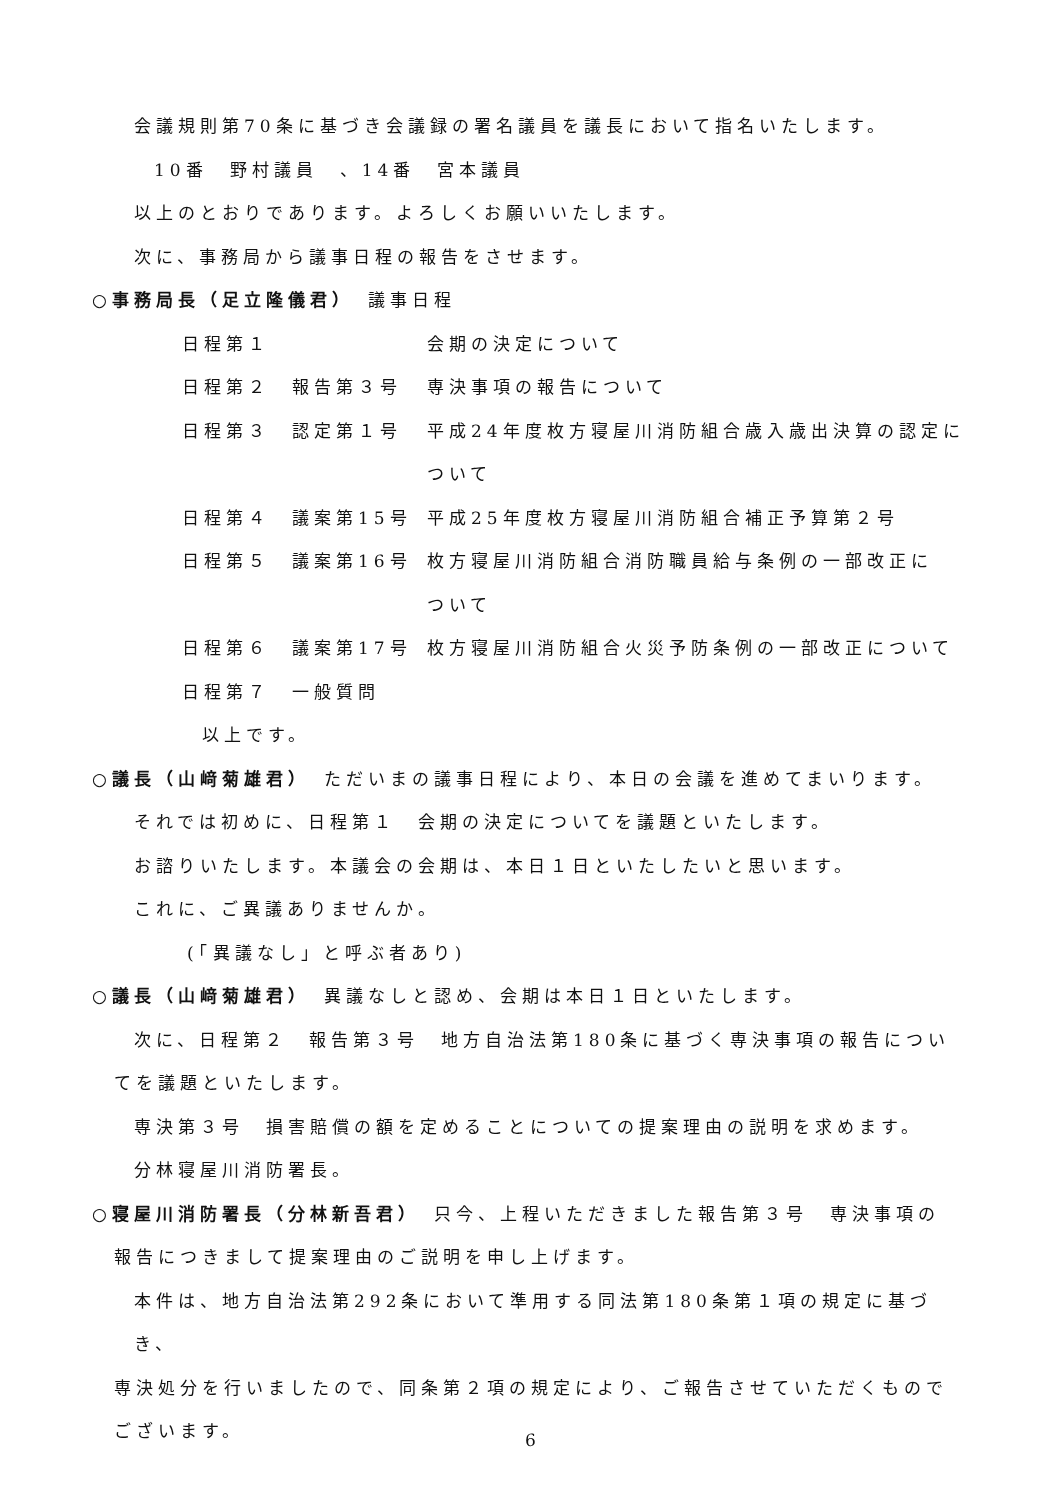会議規則第70条に基づき会議録の署名議員を議長において指名いたします。
10番　野村議員　、14番　宮本議員
以上のとおりであります。よろしくお願いいたします。
次に、事務局から議事日程の報告をさせます。
○事務局長（足立隆儀君）　議事日程
| 日程第１ | | 会期の決定について |
| 日程第２ | 報告第３号 | 専決事項の報告について |
| 日程第３ | 認定第１号 | 平成24年度枚方寝屋川消防組合歳入歳出決算の認定に ついて |
| 日程第４ | 議案第15号 | 平成25年度枚方寝屋川消防組合補正予算第２号 |
| 日程第５ | 議案第16号 | 枚方寝屋川消防組合消防職員給与条例の一部改正に ついて |
| 日程第６ | 議案第17号 | 枚方寝屋川消防組合火災予防条例の一部改正について |
| 日程第７ | 一般質問 | |
以上です。
○議長（山﨑菊雄君）　ただいまの議事日程により、本日の会議を進めてまいります。
それでは初めに、日程第１　会期の決定についてを議題といたします。
お諮りいたします。本議会の会期は、本日１日といたしたいと思います。
これに、ご異議ありませんか。
(「異議なし」と呼ぶ者あり)
○議長（山﨑菊雄君）　異議なしと認め、会期は本日１日といたします。
次に、日程第２　報告第３号　地方自治法第180条に基づく専決事項の報告につい
てを議題といたします。
専決第３号　損害賠償の額を定めることについての提案理由の説明を求めます。
分林寝屋川消防署長。
○寝屋川消防署長（分林新吾君）　只今、上程いただきました報告第３号　専決事項の
報告につきまして提案理由のご説明を申し上げます。
本件は、地方自治法第292条において準用する同法第180条第１項の規定に基づき、
専決処分を行いましたので、同条第２項の規定により、ご報告させていただくもので
ございます。
6